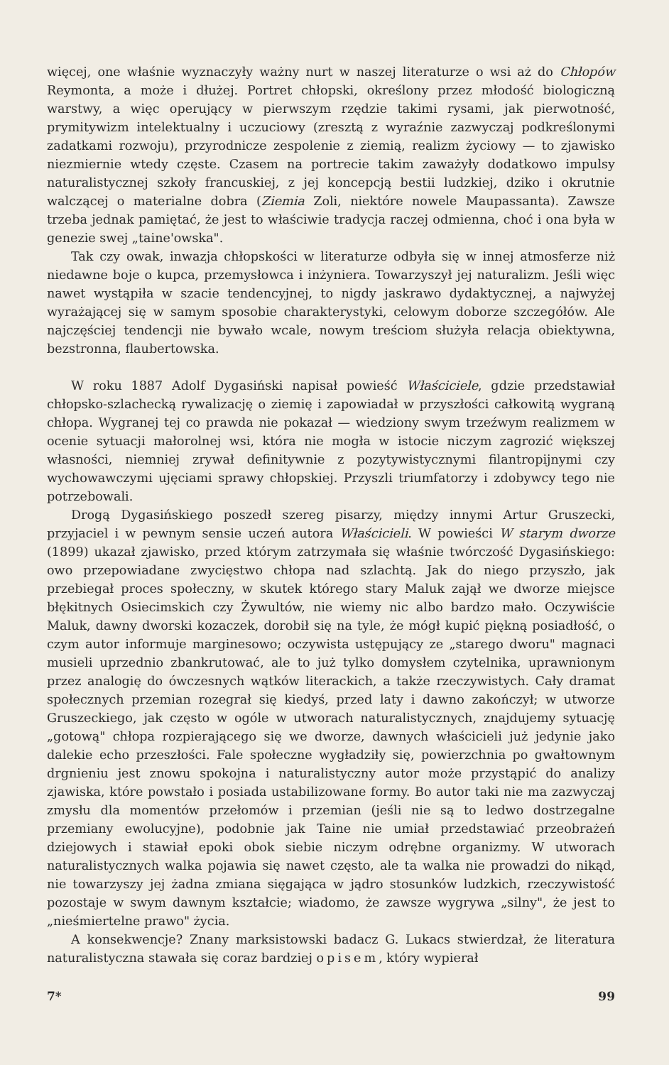więcej, one właśnie wyznaczyły ważny nurt w naszej literaturze o wsi aż do Chłopów Reymonta, a może i dłużej. Portret chłopski, określony przez młodość biologiczną warstwy, a więc operujący w pierwszym rzędzie takimi rysami, jak pierwotność, prymitywizm intelektualny i uczuciowy (zresztą z wyraźnie zazwyczaj podkreślonymi zadatkami rozwoju), przyrodnicze zespolenie z ziemią, realizm życiowy — to zjawisko niezmiernie wtedy częste. Czasem na portrecie takim zaważyły dodatkowo impulsy naturalistycznej szkoły francuskiej, z jej koncepcją bestii ludzkiej, dziko i okrutnie walczącej o materialne dobra (Ziemia Zoli, niektóre nowele Maupassanta). Zawsze trzeba jednak pamiętać, że jest to właściwie tradycja raczej odmienna, choć i ona była w genezie swej „taine'owska".
Tak czy owak, inwazja chłopskości w literaturze odbyła się w innej atmosferze niż niedawne boje o kupca, przemysłowca i inżyniera. Towarzyszył jej naturalizm. Jeśli więc nawet wystąpiła w szacie tendencyjnej, to nigdy jaskrawo dydaktycznej, a najwyżej wyrażającej się w samym sposobie charakterystyki, celowym doborze szczegółów. Ale najczęściej tendencji nie bywało wcale, nowym treściom służyła relacja obiektywna, bezstronna, flaubertowska.
W roku 1887 Adolf Dygasiński napisał powieść Właściciele, gdzie przedstawiał chłopsko-szlachecką rywalizację o ziemię i zapowiadał w przyszłości całkowitą wygraną chłopa. Wygranej tej co prawda nie pokazał — wiedziony swym trzeźwym realizmem w ocenie sytuacji małorolnej wsi, która nie mogła w istocie niczym zagrozić większej własności, niemniej zrywał definitywnie z pozytywistycznymi filantropijnymi czy wychowawczymi ujęciami sprawy chłopskiej. Przyszli triumfatorzy i zdobywcy tego nie potrzebowali.
Drogą Dygasińskiego poszedł szereg pisarzy, między innymi Artur Gruszecki, przyjaciel i w pewnym sensie uczeń autora Właścicieli. W powieści W starym dworze (1899) ukazał zjawisko, przed którym zatrzymała się właśnie twórczość Dygasińskiego: owo przepowiadane zwycięstwo chłopa nad szlachtą. Jak do niego przyszło, jak przebiegał proces społeczny, w skutek którego stary Maluk zajął we dworze miejsce błękitnych Osiecimskich czy Żywultów, nie wiemy nic albo bardzo mało. Oczywiście Maluk, dawny dworski kozaczek, dorobił się na tyle, że mógł kupić piękną posiadłość, o czym autor informuje marginesowo; oczywista ustępujący ze „starego dworu" magnaci musieli uprzednio zbankrutować, ale to już tylko domysłem czytelnika, uprawnionym przez analogię do ówczesnych wątków literackich, a także rzeczywistych. Cały dramat społecznych przemian rozegrał się kiedyś, przed laty i dawno zakończył; w utworze Gruszeckiego, jak często w ogóle w utworach naturalistycznych, znajdujemy sytuację „gotową" chłopa rozpierającego się we dworze, dawnych właścicieli już jedynie jako dalekie echo przeszłości. Fale społeczne wygładziły się, powierzchnia po gwałtownym drgnieniu jest znowu spokojna i naturalistyczny autor może przystąpić do analizy zjawiska, które powstało i posiada ustabilizowane formy. Bo autor taki nie ma zazwyczaj zmysłu dla momentów przełomów i przemian (jeśli nie są to ledwo dostrzegalne przemiany ewolucyjne), podobnie jak Taine nie umiał przedstawiać przeobrażeń dziejowych i stawiał epoki obok siebie niczym odrębne organizmy. W utworach naturalistycznych walka pojawia się nawet często, ale ta walka nie prowadzi do nikąd, nie towarzyszy jej żadna zmiana sięgająca w jądro stosunków ludzkich, rzeczywistość pozostaje w swym dawnym kształcie; wiadomo, że zawsze wygrywa „silny", że jest to „nieśmiertelne prawo" życia.
A konsekwencje? Znany marksistowski badacz G. Lukacs stwierdzał, że literatura naturalistyczna stawała się coraz bardziej opisem, który wypierał
7* 99